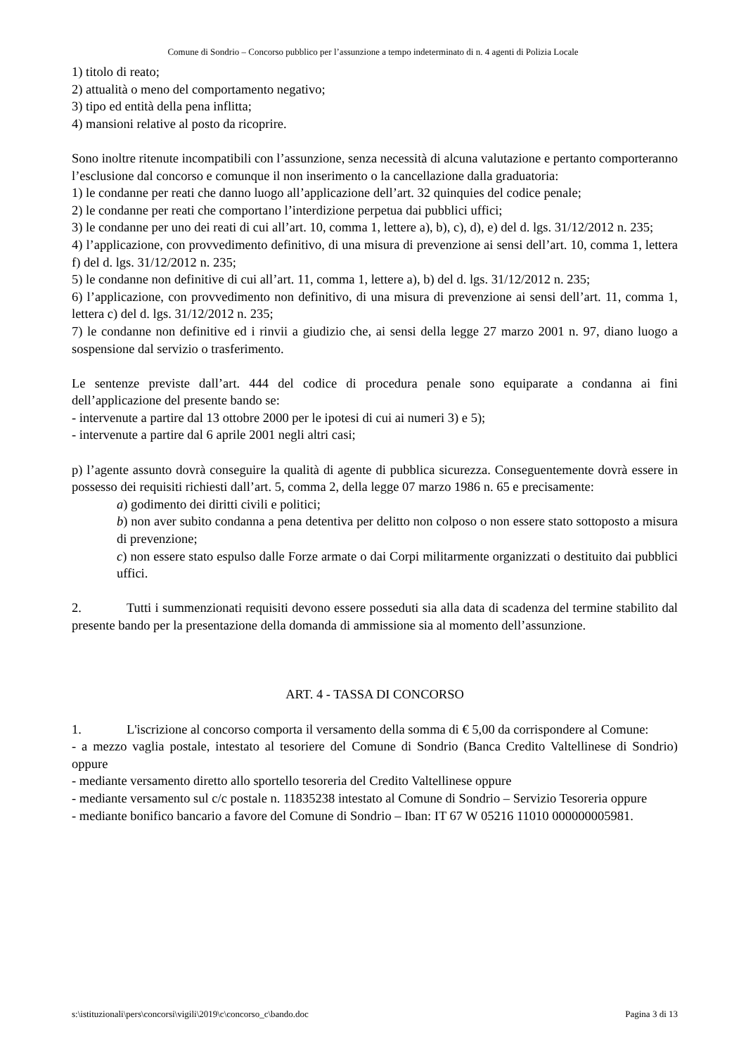Comune di Sondrio – Concorso pubblico per l’assunzione a tempo indeterminato di n. 4 agenti di Polizia Locale
1) titolo di reato;
2) attualità o meno del comportamento negativo;
3) tipo ed entità della pena inflitta;
4) mansioni relative al posto da ricoprire.
Sono inoltre ritenute incompatibili con l’assunzione, senza necessità di alcuna valutazione e pertanto comporteranno l’esclusione dal concorso e comunque il non inserimento o la cancellazione dalla graduatoria:
1) le condanne per reati che danno luogo all’applicazione dell’art. 32 quinquies del codice penale;
2) le condanne per reati che comportano l’interdizione perpetua dai pubblici uffici;
3) le condanne per uno dei reati di cui all’art. 10, comma 1, lettere a), b), c), d), e) del d. lgs. 31/12/2012 n. 235;
4) l’applicazione, con provvedimento definitivo, di una misura di prevenzione ai sensi dell’art. 10, comma 1, lettera f) del d. lgs. 31/12/2012 n. 235;
5) le condanne non definitive di cui all’art. 11, comma 1, lettere a), b) del d. lgs. 31/12/2012 n. 235;
6) l’applicazione, con provvedimento non definitivo, di una misura di prevenzione ai sensi dell’art. 11, comma 1, lettera c) del d. lgs. 31/12/2012 n. 235;
7) le condanne non definitive ed i rinvii a giudizio che, ai sensi della legge 27 marzo 2001 n. 97, diano luogo a sospensione dal servizio o trasferimento.
Le sentenze previste dall’art. 444 del codice di procedura penale sono equiparate a condanna ai fini dell’applicazione del presente bando se:
- intervenute a partire dal 13 ottobre 2000 per le ipotesi di cui ai numeri 3) e 5);
- intervenute a partire dal 6 aprile 2001 negli altri casi;
p) l’agente assunto dovrà conseguire la qualità di agente di pubblica sicurezza. Conseguentemente dovrà essere in possesso dei requisiti richiesti dall’art. 5, comma 2, della legge 07 marzo 1986 n. 65 e precisamente:
a) godimento dei diritti civili e politici;
b) non aver subito condanna a pena detentiva per delitto non colposo o non essere stato sottoposto a misura di prevenzione;
c) non essere stato espulso dalle Forze armate o dai Corpi militarmente organizzati o destituito dai pubblici uffici.
2. Tutti i summenzionati requisiti devono essere posseduti sia alla data di scadenza del termine stabilito dal presente bando per la presentazione della domanda di ammissione sia al momento dell’assunzione.
ART. 4 - TASSA DI CONCORSO
1. L'iscrizione al concorso comporta il versamento della somma di € 5,00 da corrispondere al Comune:
- a mezzo vaglia postale, intestato al tesoriere del Comune di Sondrio (Banca Credito Valtellinese di Sondrio) oppure
- mediante versamento diretto allo sportello tesoreria del Credito Valtellinese oppure
- mediante versamento sul c/c postale n. 11835238 intestato al Comune di Sondrio – Servizio Tesoreria oppure
- mediante bonifico bancario a favore del Comune di Sondrio – Iban: IT 67 W 05216 11010 000000005981.
s:\istituzionali\pers\concorsi\vigili\2019\c\concorso_c\bando.doc Pagina 3 di 13